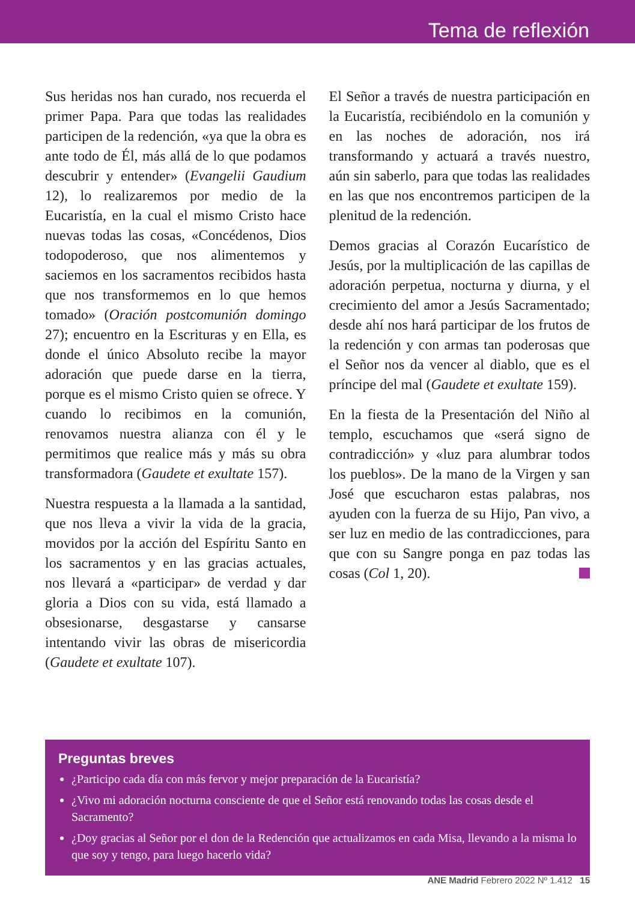Tema de reflexión
Sus heridas nos han curado, nos recuerda el primer Papa. Para que todas las realidades participen de la redención, «ya que la obra es ante todo de Él, más allá de lo que podamos descubrir y entender» (Evangelii Gaudium 12), lo realizaremos por medio de la Eucaristía, en la cual el mismo Cristo hace nuevas todas las cosas, «Concédenos, Dios todopoderoso, que nos alimentemos y saciemos en los sacramentos recibidos hasta que nos transformemos en lo que hemos tomado» (Oración postcomunión domingo 27); encuentro en la Escrituras y en Ella, es donde el único Absoluto recibe la mayor adoración que puede darse en la tierra, porque es el mismo Cristo quien se ofrece. Y cuando lo recibimos en la comunión, renovamos nuestra alianza con él y le permitimos que realice más y más su obra transformadora (Gaudete et exultate 157).
Nuestra respuesta a la llamada a la santidad, que nos lleva a vivir la vida de la gracia, movidos por la acción del Espíritu Santo en los sacramentos y en las gracias actuales, nos llevará a «participar» de verdad y dar gloria a Dios con su vida, está llamado a obsesionarse, desgastarse y cansarse intentando vivir las obras de misericordia (Gaudete et exultate 107).
El Señor a través de nuestra participación en la Eucaristía, recibiéndolo en la comunión y en las noches de adoración, nos irá transformando y actuará a través nuestro, aún sin saberlo, para que todas las realidades en las que nos encontremos participen de la plenitud de la redención.
Demos gracias al Corazón Eucarístico de Jesús, por la multiplicación de las capillas de adoración perpetua, nocturna y diurna, y el crecimiento del amor a Jesús Sacramentado; desde ahí nos hará participar de los frutos de la redención y con armas tan poderosas que el Señor nos da vencer al diablo, que es el príncipe del mal (Gaudete et exultate 159).
En la fiesta de la Presentación del Niño al templo, escuchamos que «será signo de contradicción» y «luz para alumbrar todos los pueblos». De la mano de la Virgen y san José que escucharon estas palabras, nos ayuden con la fuerza de su Hijo, Pan vivo, a ser luz en medio de las contradicciones, para que con su Sangre ponga en paz todas las cosas (Col 1, 20).
Preguntas breves
¿Participo cada día con más fervor y mejor preparación de la Eucaristía?
¿Vivo mi adoración nocturna consciente de que el Señor está renovando todas las cosas desde el Sacramento?
¿Doy gracias al Señor por el don de la Redención que actualizamos en cada Misa, llevando a la misma lo que soy y tengo, para luego hacerlo vida?
ANE Madrid Febrero 2022 Nº 1.412 15